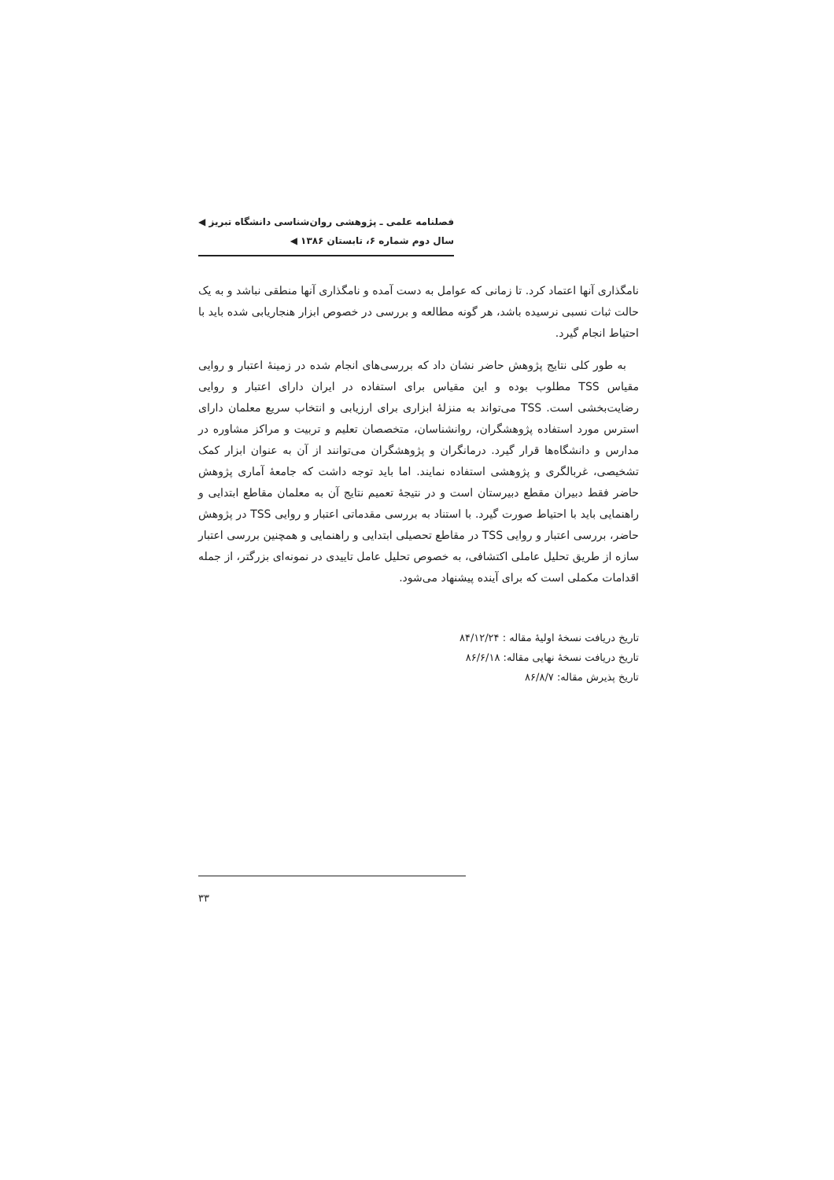فصلنامه علمی ـ پژوهشی روان‌شناسی دانشگاه تبریز ◀
سال دوم شماره ۶، تابستان ۱۳۸۶ ◀
نامگذاری آنها اعتماد کرد. تا زمانی که عوامل به دست آمده و نامگذاری آنها منطقی نباشد و به یک حالت ثبات نسبی نرسیده باشد، هر گونه مطالعه و بررسی در خصوص ابزار هنجاریابی شده باید با احتیاط انجام گیرد.
به طور کلی نتایج پژوهش حاضر نشان داد که بررسی‌های انجام شده در زمینهٔ اعتبار و روایی مقیاس TSS مطلوب بوده و این مقیاس برای استفاده در ایران دارای اعتبار و روایی رضایت‌بخشی است. TSS می‌تواند به منزلهٔ ابزاری برای ارزیابی و انتخاب سریع معلمان دارای استرس مورد استفاده پژوهشگران، روانشناسان، متخصصان تعلیم و تربیت و مراکز مشاوره در مدارس و دانشگاه‌ها قرار گیرد. درمانگران و پژوهشگران می‌توانند از آن به عنوان ابزار کمک تشخیصی، غربالگری و پژوهشی استفاده نمایند. اما باید توجه داشت که جامعهٔ آماری پژوهش حاضر فقط دبیران مقطع دبیرستان است و در نتیجهٔ تعمیم نتایج آن به معلمان مقاطع ابتدایی و راهنمایی باید با احتیاط صورت گیرد. با استناد به بررسی مقدماتی اعتبار و روایی TSS در پژوهش حاضر، بررسی اعتبار و روایی TSS در مقاطع تحصیلی ابتدایی و راهنمایی و همچنین بررسی اعتبار سازه از طریق تحلیل عاملی اکتشافی، به خصوص تحلیل عامل تاییدی در نمونه‌ای بزرگتر، از جمله اقدامات مکملی است که برای آینده پیشنهاد می‌شود.
تاریخ دریافت نسخهٔ اولیهٔ مقاله : ۸۴/۱۲/۲۴
تاریخ دریافت نسخهٔ نهایی مقاله: ۸۶/۶/۱۸
تاریخ پذیرش مقاله: ۸۶/۸/۷
۳۳